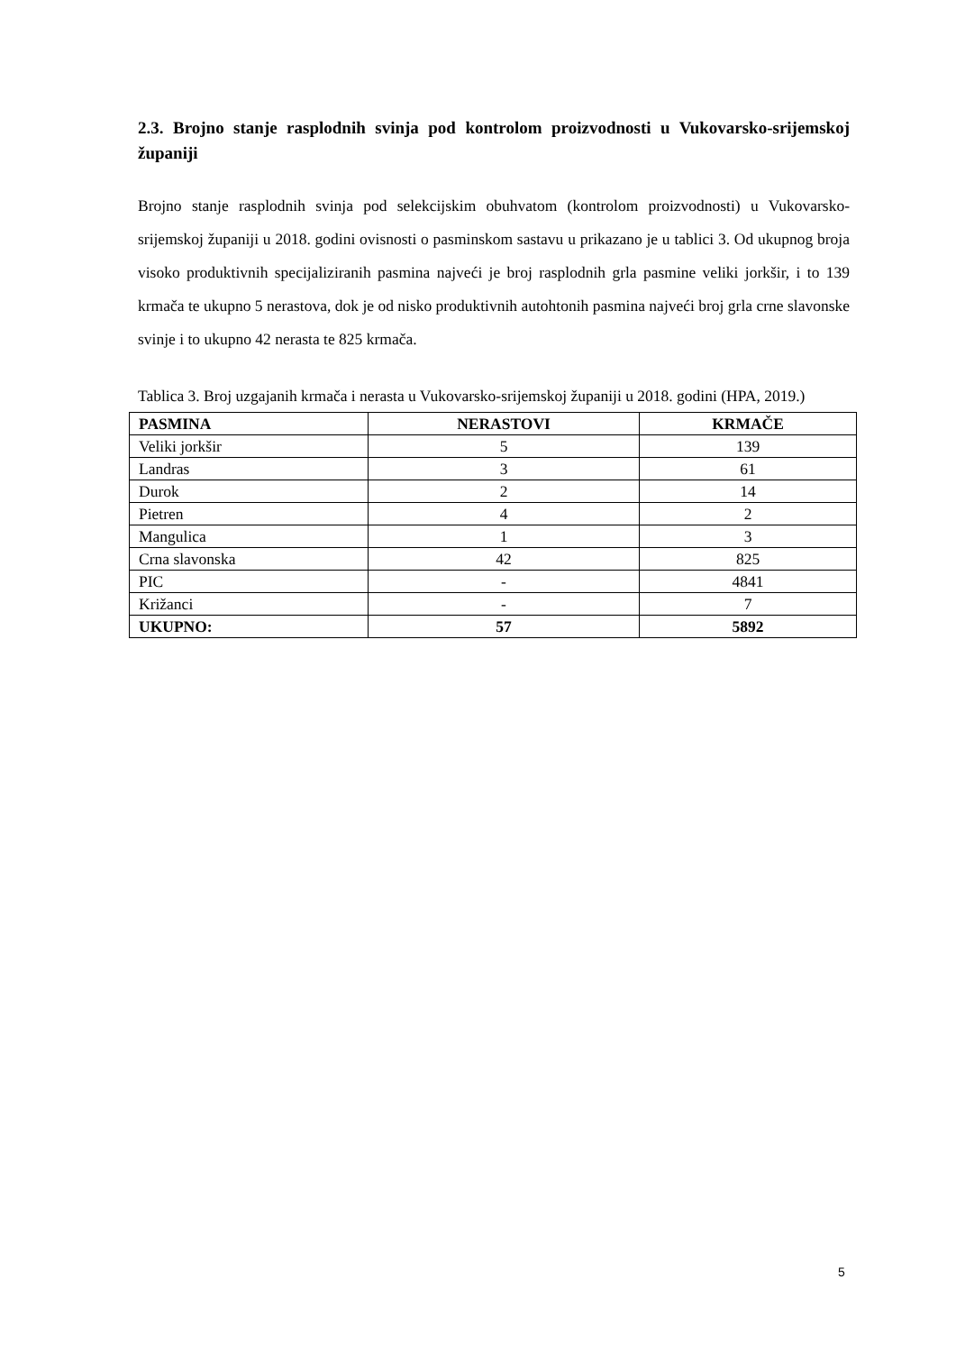2.3. Brojno stanje rasplodnih svinja pod kontrolom proizvodnosti u Vukovarsko-srijemskoj županiji
Brojno stanje rasplodnih svinja pod selekcijskim obuhvatom (kontrolom proizvodnosti) u Vukovarsko-srijemskoj županiji u 2018. godini ovisnosti o pasminskom sastavu u prikazano je u tablici 3. Od ukupnog broja visoko produktivnih specijaliziranih pasmina najveći je broj rasplodnih grla pasmine veliki jorkšir, i to 139 krmača te ukupno 5 nerastova, dok je od nisko produktivnih autohtonih pasmina najveći broj grla crne slavonske svinje i to ukupno 42 nerasta te 825 krmača.
Tablica 3. Broj uzgajanih krmača i nerasta u Vukovarsko-srijemskoj županiji u 2018. godini (HPA, 2019.)
| PASMINA | NERASTOVI | KRMAČE |
| --- | --- | --- |
| Veliki jorkšir | 5 | 139 |
| Landras | 3 | 61 |
| Durok | 2 | 14 |
| Pietren | 4 | 2 |
| Mangulica | 1 | 3 |
| Crna slavonska | 42 | 825 |
| PIC | - | 4841 |
| Križanci | - | 7 |
| UKUPNO: | 57 | 5892 |
5